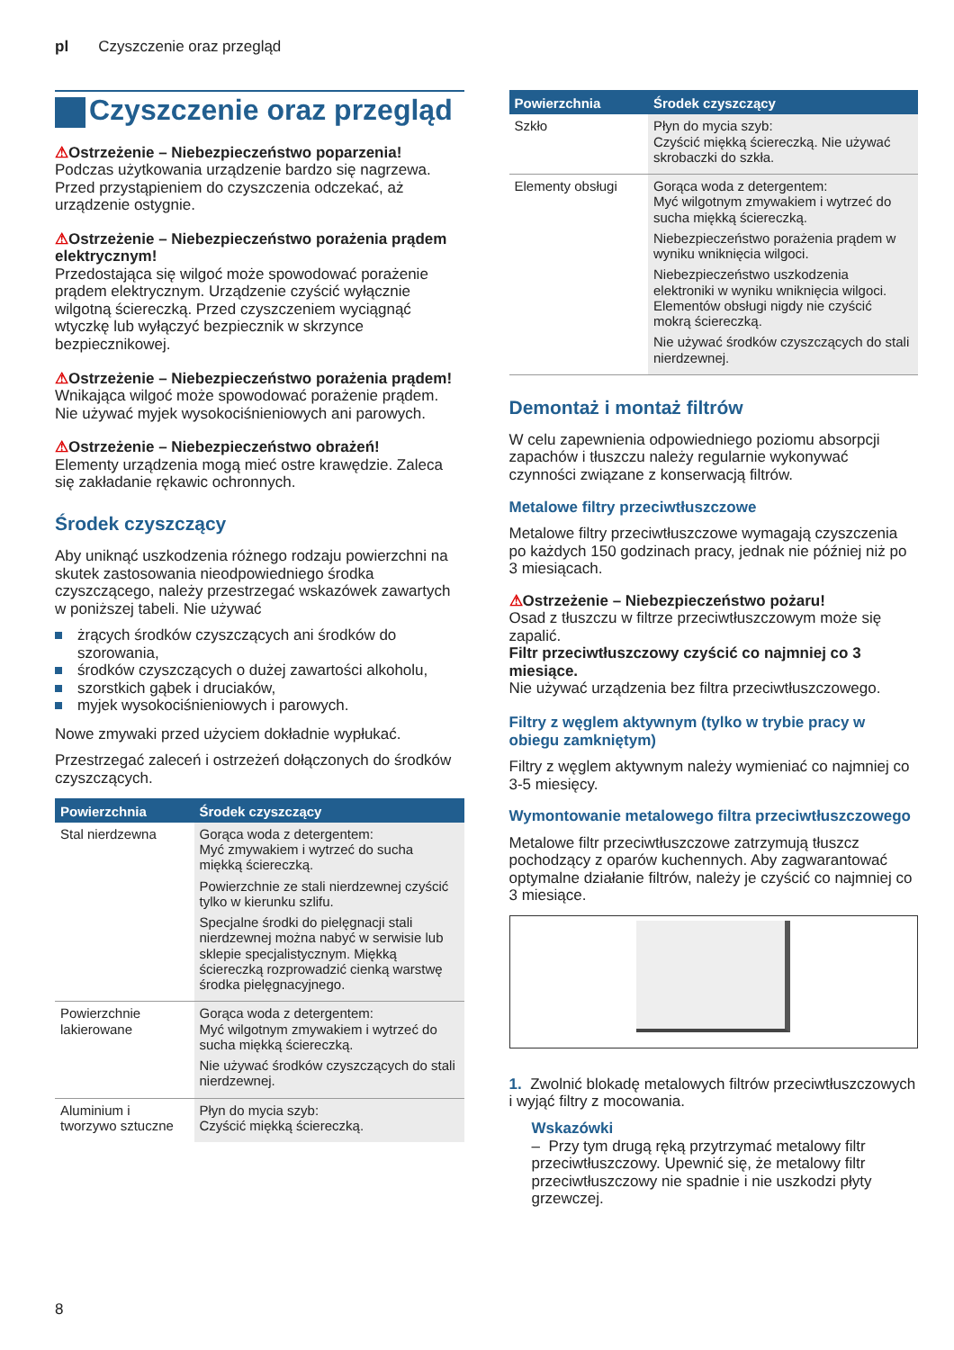pl Czyszczenie oraz przegląd
Czyszczenie oraz przegląd
⚠Ostrzeżenie – Niebezpieczeństwo poparzenia!
Podczas użytkowania urządzenie bardzo się nagrzewa. Przed przystąpieniem do czyszczenia odczekać, aż urządzenie ostygnie.
⚠Ostrzeżenie – Niebezpieczeństwo porażenia prądem elektrycznym!
Przedostająca się wilgoć może spowodować porażenie prądem elektrycznym. Urządzenie czyścić wyłącznie wilgotną ściereczką. Przed czyszczeniem wyciągnąć wtyczkę lub wyłączyć bezpiecznik w skrzynce bezpiecznikowej.
⚠Ostrzeżenie – Niebezpieczeństwo porażenia prądem!
Wnikająca wilgoć może spowodować porażenie prądem. Nie używać myjek wysokociśnieniowych ani parowych.
⚠Ostrzeżenie – Niebezpieczeństwo obrażeń!
Elementy urządzenia mogą mieć ostre krawędzie. Zaleca się zakładanie rękawic ochronnych.
Środek czyszczący
Aby uniknąć uszkodzenia różnego rodzaju powierzchni na skutek zastosowania nieodpowiedniego środka czyszczącego, należy przestrzegać wskazówek zawartych w poniższej tabeli. Nie używać
żrących środków czyszczących ani środków do szorowania,
środków czyszczących o dużej zawartości alkoholu,
szorstkich gąbek i druciaków,
myjek wysokociśnieniowych i parowych.
Nowe zmywaki przed użyciem dokładnie wypłukać.
Przestrzegać zaleceń i ostrzeżeń dołączonych do środków czyszczących.
| Powierzchnia | Środek czyszczący |
| --- | --- |
| Stal nierdzewna | Gorąca woda z detergentem: Myć zmywakiem i wytrzeć do sucha miękką ściereczką. Powierzchnie ze stali nierdzewnej czyścić tylko w kierunku szlifu. Specjalne środki do pielęgnacji stali nierdzewnej można nabyć w serwisie lub sklepie specjalistycznym. Miękką ściereczką rozprowadzić cienką warstwę środka pielęgnacyjnego. |
| Powierzchnie lakierowane | Gorąca woda z detergentem: Myć wilgotnym zmywakiem i wytrzeć do sucha miękką ściereczką. Nie używać środków czyszczących do stali nierdzewnej. |
| Aluminium i tworzywo sztuczne | Płyn do mycia szyb: Czyścić miękką ściereczką. |
| Powierzchnia | Środek czyszczący |
| --- | --- |
| Szkło | Płyn do mycia szyb: Czyścić miękką ściereczką. Nie używać skrobaczki do szkła. |
| Elementy obsługi | Gorąca woda z detergentem: Myć wilgotnym zmywakiem i wytrzeć do sucha miękką ściereczką. Niebezpieczeństwo porażenia prądem w wyniku wniknięcia wilgoci. Niebezpieczeństwo uszkodzenia elektroniki w wyniku wniknięcia wilgoci. Elementów obsługi nigdy nie czyścić mokrą ściereczką. Nie używać środków czyszczących do stali nierdzewnej. |
Demontaż i montaż filtrów
W celu zapewnienia odpowiedniego poziomu absorpcji zapachów i tłuszczu należy regularnie wykonywać czynności związane z konserwacją filtrów.
Metalowe filtry przeciwtłuszczowe
Metalowe filtry przeciwtłuszczowe wymagają czyszczenia po każdych 150 godzinach pracy, jednak nie później niż po 3 miesiącach.
⚠Ostrzeżenie – Niebezpieczeństwo pożaru!
Osad z tłuszczu w filtrze przeciwtłuszczowym może się zapalić.
Filtr przeciwtłuszczowy czyścić co najmniej co 3 miesiące.
Nie używać urządzenia bez filtra przeciwtłuszczowego.
Filtry z węglem aktywnym (tylko w trybie pracy w obiegu zamkniętym)
Filtry z węglem aktywnym należy wymieniać co najmniej co 3-5 miesięcy.
Wymontowanie metalowego filtra przeciwtłuszczowego
Metalowe filtr przeciwtłuszczowe zatrzymują tłuszcz pochodzący z oparów kuchennych. Aby zagwarantować optymalne działanie filtrów, należy je czyścić co najmniej co 3 miesiące.
1. Zwolnić blokadę metalowych filtrów przeciwtłuszczowych i wyjąć filtry z mocowania.
Wskazówki
– Przy tym drugą ręką przytrzymać metalowy filtr przeciwtłuszczowy. Upewnić się, że metalowy filtr przeciwtłuszczowy nie spadnie i nie uszkodzi płyty grzewczej.
8